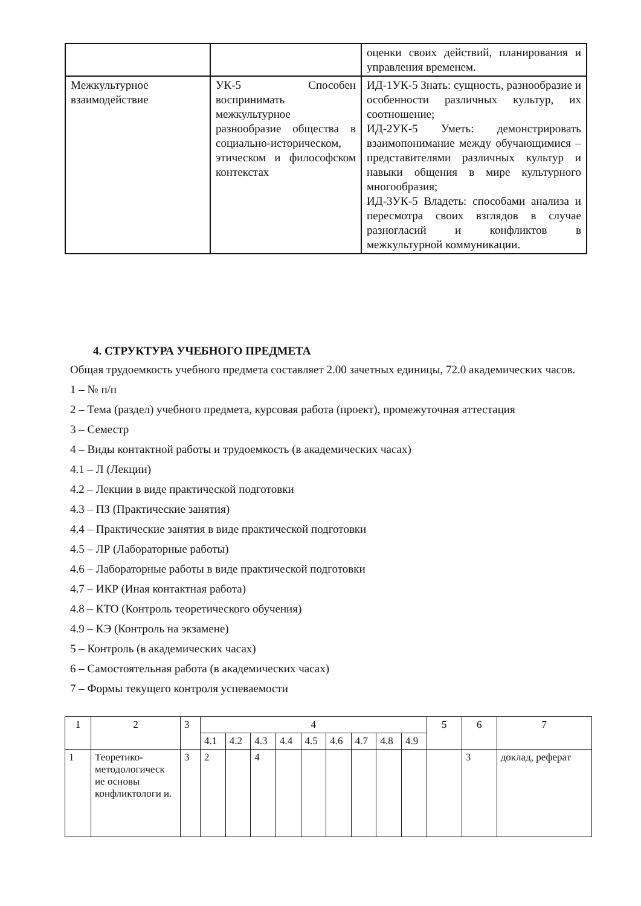| | | оценки своих действий, планирования и управления временем. |
| Межкультурное взаимодействие | УК-5 Способен воспринимать межкультурное разнообразие общества в социально-историческом, этическом и философском контекстах | ИД-1УК-5 Знать: сущность, разнообразие и особенности различных культур, их соотношение; ИД-2УК-5 Уметь: демонстрировать взаимопонимание между обучающимися – представителями различных культур и навыки общения в мире культурного многообразия; ИД-3УК-5 Владеть: способами анализа и пересмотра своих взглядов в случае разногласий и конфликтов в межкультурной коммуникации. |
4. СТРУКТУРА УЧЕБНОГО ПРЕДМЕТА
Общая трудоемкость учебного предмета составляет 2.00 зачетных единицы, 72.0 академических часов.
1 – № п/п
2 – Тема (раздел) учебного предмета, курсовая работа (проект), промежуточная аттестация
3 – Семестр
4 – Виды контактной работы и трудоемкость (в академических часах)
4.1 – Л (Лекции)
4.2 – Лекции в виде практической подготовки
4.3 – ПЗ (Практические занятия)
4.4 – Практические занятия в виде практической подготовки
4.5 – ЛР (Лабораторные работы)
4.6 – Лабораторные работы в виде практической подготовки
4.7 – ИКР (Иная контактная работа)
4.8 – КТО (Контроль теоретического обучения)
4.9 – КЭ (Контроль на экзамене)
5 – Контроль (в академических часах)
6 – Самостоятельная работа (в академических часах)
7 – Формы текущего контроля успеваемости
| 1 | 2 | 3 | 4 | | | | | | | | | 5 | 6 | 7 |
| | | | 4.1 | 4.2 | 4.3 | 4.4 | 4.5 | 4.6 | 4.7 | 4.8 | 4.9 | | | |
| 1 | Теоретико-методологическ ие основы конфликтологи и. | 3 | 2 | | 4 | | | | | | | | 3 | доклад, реферат |